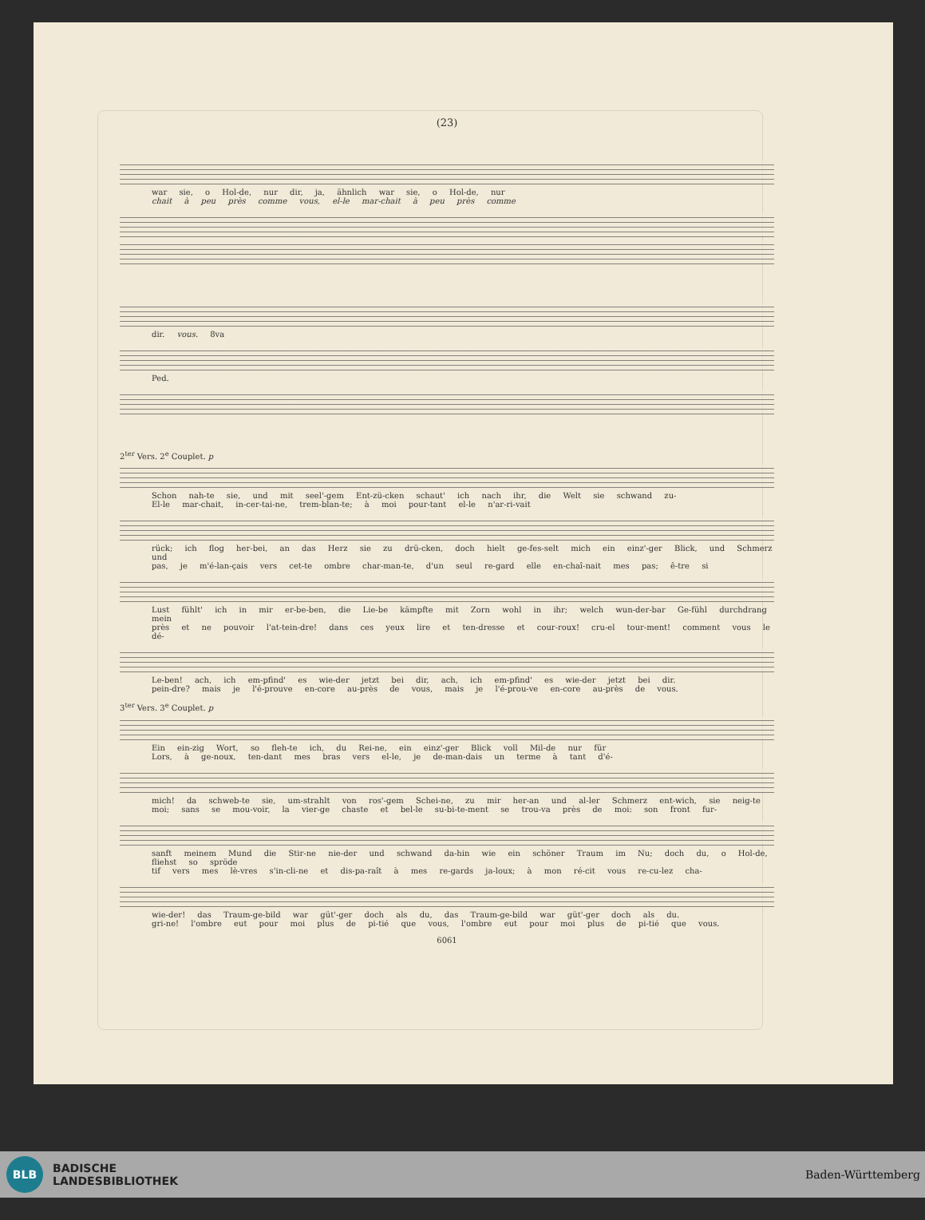(23)
war sie, o Hol-de, nur dir, ja, ähnlich war sie, o Hol-de, nur
chait à peu près comme vous, el-le mar-chait à peu près comme
dir. vous. 8va
Ped.
2<sup>ter</sup> Vers. 2<sup>e</sup> Couplet. p
Schon nah-te sie, und mit seel'-gem Ent-zü-cken schaut' ich nach ihr, die Welt sie schwand zu-
El-le mar-chait, in-cer-tai-ne, trem-blan-te; à moi pour-tant el-le n'ar-ri-vait
rück; ich flog her-bei, an das Herz sie zu drü-cken, doch hielt ge-fes-selt mich ein einz'-ger Blick, und Schmerz und
pas, je m'é-lan-çais vers cet-te ombre char-man-te, d'un seul re-gard elle en-chaî-nait mes pas; ê-tre si
Lust fühlt' ich in mir er-be-ben, die Lie-be kämpfte mit Zorn wohl in ihr; welch wun-der-bar Ge-fühl durchdrang mein
près et ne pouvoir l'at-tein-dre! dans ces yeux lire et ten-dresse et cour-roux! cru-el tour-ment! comment vous le dé-
Le-ben! ach, ich em-pfind' es wie-der jetzt bei dir, ach, ich em-pfind' es wie-der jetzt bei dir.
pein-dre? mais je l'é-prouve en-core au-près de vous, mais je l'é-prou-ve en-core au-près de vous.
3<sup>ter</sup> Vers. 3<sup>e</sup> Couplet. p
Ein ein-zig Wort, so fleh-te ich, du Rei-ne, ein einz'-ger Blick voll Mil-de nur für
Lors, à ge-noux, ten-dant mes bras vers el-le, je de-man-dais un terme à tant d'é-
mich! da schweb-te sie, um-strahlt von ros'-gem Schei-ne, zu mir her-an und al-ler Schmerz ent-wich, sie neig-te
moi; sans se mou-voir, la vier-ge chaste et bel-le su-bi-te-ment se trou-va près de moi: son front fur-
sanft meinem Mund die Stir-ne nie-der und schwand da-hin wie ein schöner Traum im Nu; doch du, o Hol-de, fliehst so spröde
tif vers mes lè-vres s'in-cli-ne et dis-pa-raît à mes re-gards ja-loux; à mon ré-cit vous re-cu-lez cha-
wie-der! das Traum-ge-bild war güt'-ger doch als du, das Traum-ge-bild war güt'-ger doch als du.
gri-ne! l'ombre eut pour moi plus de pi-tié que vous, l'ombre eut pour moi plus de pi-tié que vous.
6061
BLB
BADISCHE
LANDESBIBLIOTHEK
Baden-Württemberg